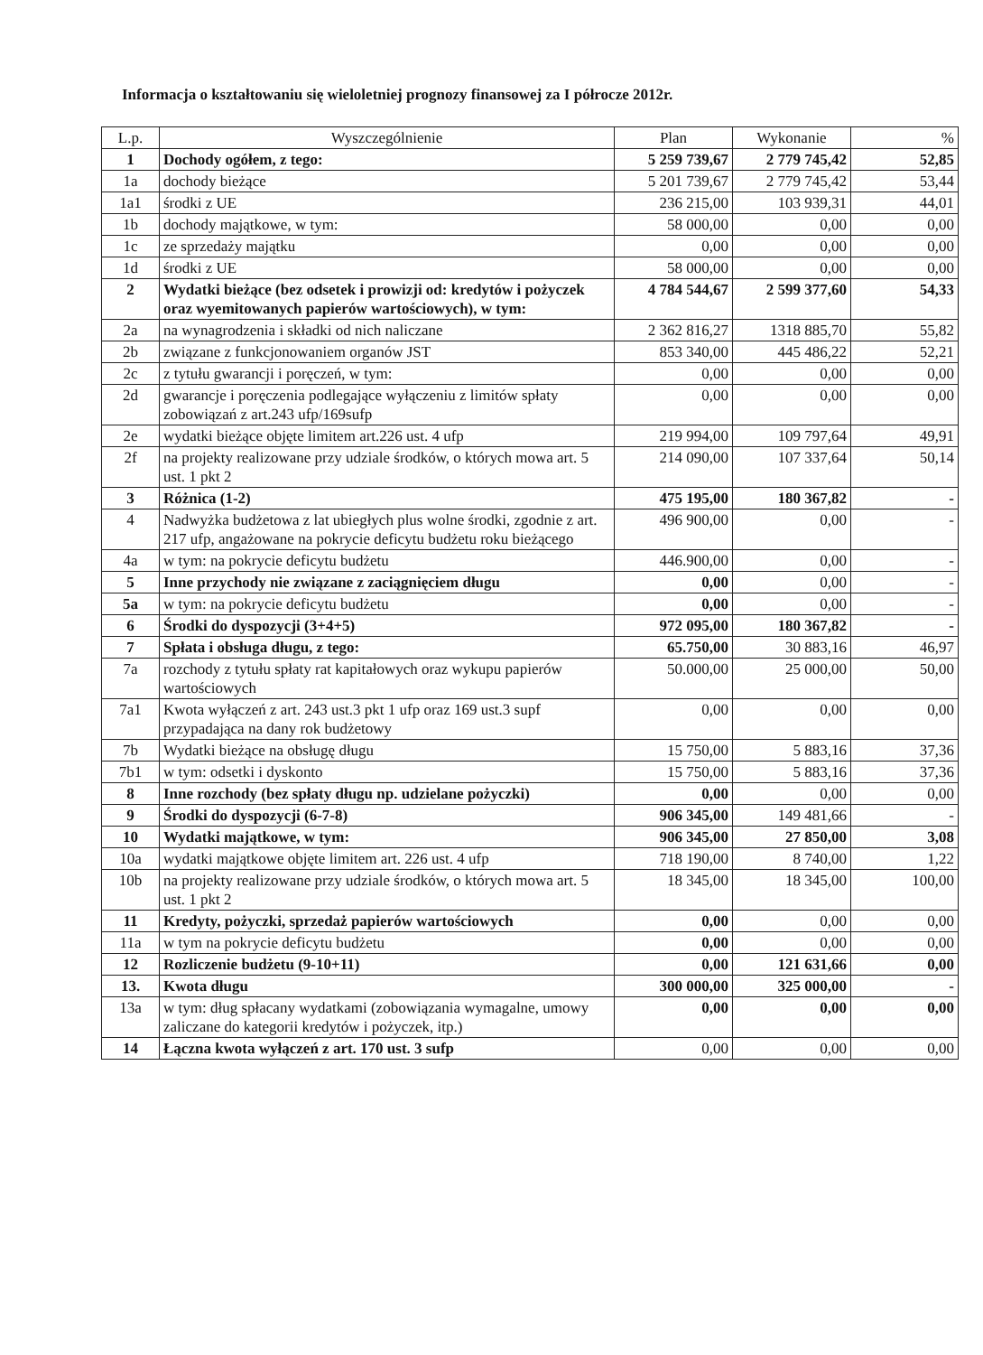Informacja o kształtowaniu się wieloletniej prognozy finansowej za I półrocze 2012r.
| L.p. | Wyszczególnienie | Plan | Wykonanie | % |
| --- | --- | --- | --- | --- |
| 1 | Dochody ogółem, z tego: | 5 259 739,67 | 2 779 745,42 | 52,85 |
| 1a | dochody bieżące | 5 201 739,67 | 2 779 745,42 | 53,44 |
| 1a1 | środki z UE | 236 215,00 | 103 939,31 | 44,01 |
| 1b | dochody majątkowe, w tym: | 58 000,00 | 0,00 | 0,00 |
| 1c | ze sprzedaży majątku | 0,00 | 0,00 | 0,00 |
| 1d | środki z UE | 58 000,00 | 0,00 | 0,00 |
| 2 | Wydatki bieżące (bez odsetek i prowizji od: kredytów i pożyczek oraz wyemitowanych papierów wartościowych), w tym: | 4 784 544,67 | 2 599 377,60 | 54,33 |
| 2a | na wynagrodzenia i składki od nich naliczane | 2 362 816,27 | 1318 885,70 | 55,82 |
| 2b | związane z funkcjonowaniem organów JST | 853 340,00 | 445 486,22 | 52,21 |
| 2c | z tytułu gwarancji i poręczeń, w tym: | 0,00 | 0,00 | 0,00 |
| 2d | gwarancje i poręczenia podlegające wyłączeniu z limitów spłaty zobowiązań z art.243 ufp/169sufp | 0,00 | 0,00 | 0,00 |
| 2e | wydatki bieżące objęte limitem art.226 ust. 4 ufp | 219 994,00 | 109 797,64 | 49,91 |
| 2f | na projekty realizowane przy udziale środków, o których mowa art. 5 ust. 1 pkt 2 | 214 090,00 | 107 337,64 | 50,14 |
| 3 | Różnica (1-2) | 475 195,00 | 180 367,82 | - |
| 4 | Nadwyżka budżetowa z lat ubiegłych plus wolne środki, zgodnie z art. 217 ufp, angażowane na pokrycie deficytu budżetu roku bieżącego | 496 900,00 | 0,00 | - |
| 4a | w tym: na pokrycie deficytu budżetu | 446.900,00 | 0,00 | - |
| 5 | Inne przychody nie związane z zaciągnięciem długu | 0,00 | 0,00 | - |
| 5a | w tym: na pokrycie deficytu budżetu | 0,00 | 0,00 | - |
| 6 | Środki do dyspozycji (3+4+5) | 972 095,00 | 180 367,82 | - |
| 7 | Spłata i obsługa długu, z tego: | 65.750,00 | 30 883,16 | 46,97 |
| 7a | rozchody z tytułu spłaty rat kapitałowych oraz wykupu papierów wartościowych | 50.000,00 | 25 000,00 | 50,00 |
| 7a1 | Kwota wyłączeń z art. 243 ust.3 pkt 1 ufp oraz 169 ust.3 supf przypadająca na dany rok budżetowy | 0,00 | 0,00 | 0,00 |
| 7b | Wydatki bieżące na obsługę długu | 15 750,00 | 5 883,16 | 37,36 |
| 7b1 | w tym: odsetki i dyskonto | 15 750,00 | 5 883,16 | 37,36 |
| 8 | Inne rozchody (bez spłaty długu np. udzielane pożyczki) | 0,00 | 0,00 | 0,00 |
| 9 | Środki do dyspozycji (6-7-8) | 906 345,00 | 149 481,66 | - |
| 10 | Wydatki majątkowe, w tym: | 906 345,00 | 27 850,00 | 3,08 |
| 10a | wydatki majątkowe objęte limitem art. 226 ust. 4 ufp | 718 190,00 | 8 740,00 | 1,22 |
| 10b | na projekty realizowane przy udziale środków, o których mowa art. 5 ust. 1 pkt 2 | 18 345,00 | 18 345,00 | 100,00 |
| 11 | Kredyty, pożyczki, sprzedaż papierów wartościowych | 0,00 | 0,00 | 0,00 |
| 11a | w tym na pokrycie deficytu budżetu | 0,00 | 0,00 | 0,00 |
| 12 | Rozliczenie budżetu (9-10+11) | 0,00 | 121 631,66 | 0,00 |
| 13. | Kwota długu | 300 000,00 | 325 000,00 | - |
| 13a | w tym: dług spłacany wydatkami (zobowiązania wymagalne, umowy zaliczane do kategorii kredytów i pożyczek, itp.) | 0,00 | 0,00 | 0,00 |
| 14 | Łączna kwota wyłączeń z art. 170 ust. 3 sufp | 0,00 | 0,00 | 0,00 |